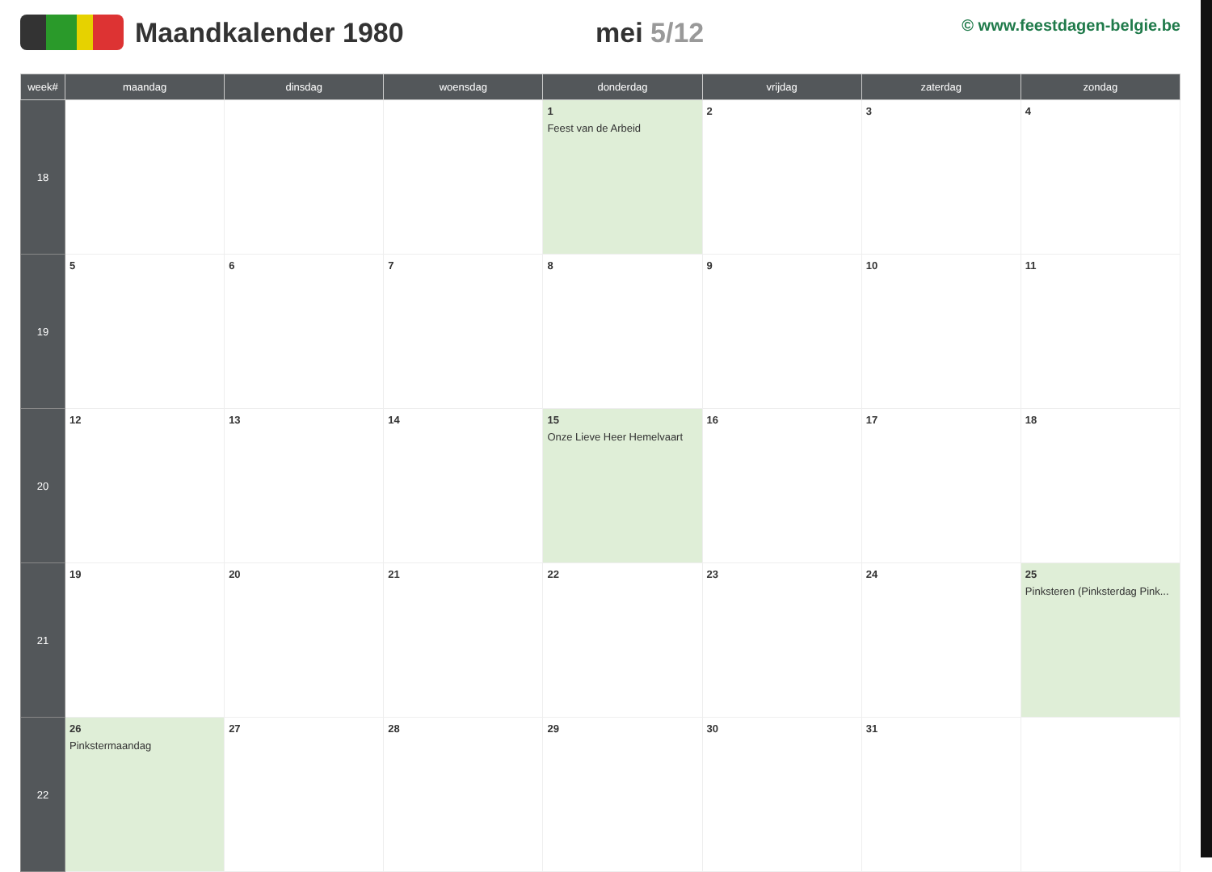Maandkalender 1980 mei 5/12
© www.feestdagen-belgie.be
| week# | maandag | dinsdag | woensdag | donderdag | vrijdag | zaterdag | zondag |
| --- | --- | --- | --- | --- | --- | --- | --- |
| 18 | | | | 1 Feest van de Arbeid | 2 | 3 | 4 |
| 19 | 5 | 6 | 7 | 8 | 9 | 10 | 11 |
| 20 | 12 | 13 | 14 | 15 Onze Lieve Heer Hemelvaart | 16 | 17 | 18 |
| 21 | 19 | 20 | 21 | 22 | 23 | 24 | 25 Pinksteren (Pinksterdag Pink... |
| 22 | 26 Pinkstermaandag | 27 | 28 | 29 | 30 | 31 | |